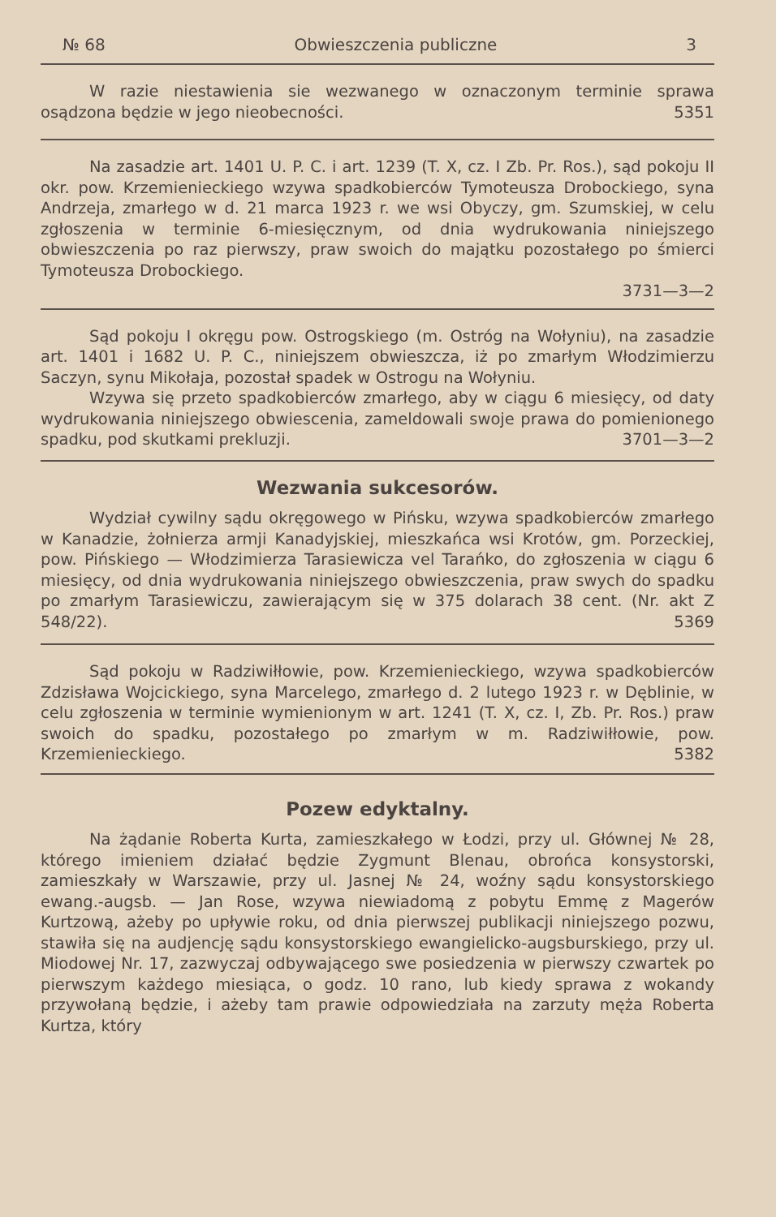№ 68 Obwieszczenia publiczne 3
W razie niestawienia sie wezwanego w oznaczonym terminie sprawa osądzona będzie w jego nieobecności. 5351
Na zasadzie art. 1401 U. P. C. i art. 1239 (T. X, cz. I Zb. Pr. Ros.), sąd pokoju II okr. pow. Krzemienieckiego wzywa spadkobierców Tymoteusza Drobockiego, syna Andrzeja, zmarłego w d. 21 marca 1923 r. we wsi Obyczy, gm. Szumskiej, w celu zgłoszenia w terminie 6-miesięcznym, od dnia wydrukowania niniejszego obwieszczenia po raz pierwszy, praw swoich do majątku pozostałego po śmierci Tymoteusza Drobockiego.
3731—3—2
Sąd pokoju I okręgu pow. Ostrogskiego (m. Ostróg na Wołyniu), na zasadzie art. 1401 i 1682 U. P. C., niniejszem obwieszcza, iż po zmarłym Włodzimierzu Saczyn, synu Mikołaja, pozostał spadek w Ostrogu na Wołyniu.
Wzywa się przeto spadkobierców zmarłego, aby w ciągu 6 miesięcy, od daty wydrukowania niniejszego obwiescenia, zameldowali swoje prawa do pomienionego spadku, pod skutkami prekluzji. 3701—3—2
Wezwania sukcesorów.
Wydział cywilny sądu okręgowego w Pińsku, wzywa spadkobierców zmarłego w Kanadzie, żołnierza armji Kanadyjskiej, mieszkańca wsi Krotów, gm. Porzeckiej, pow. Pińskiego — Włodzimierza Tarasiewicza vel Tarańko, do zgłoszenia w ciągu 6 miesięcy, od dnia wydrukowania niniejszego obwieszczenia, praw swych do spadku po zmarłym Tarasiewiczu, zawierającym się w 375 dolarach 38 cent. (Nr. akt Z 548/22). 5369
Sąd pokoju w Radziwiłłowie, pow. Krzemienieckiego, wzywa spadkobierców Zdzisława Wojcickiego, syna Marcelego, zmarłego d. 2 lutego 1923 r. w Dęblinie, w celu zgłoszenia w terminie wymienionym w art. 1241 (T. X, cz. I, Zb. Pr. Ros.) praw swoich do spadku, pozostałego po zmarłym w m. Radziwiłłowie, pow. Krzemienieckiego. 5382
Pozew edyktalny.
Na żądanie Roberta Kurta, zamieszkałego w Łodzi, przy ul. Głównej № 28, którego imieniem działać będzie Zygmunt Blenau, obrońca konsystorski, zamieszkały w Warszawie, przy ul. Jasnej № 24, woźny sądu konsystorskiego ewang.-augsb. — Jan Rose, wzywa niewiadomą z pobytu Emmę z Magerów Kurtzową, ażeby po upływie roku, od dnia pierwszej publikacji niniejszego pozwu, stawiła się na audjencję sądu konsystorskiego ewangielicko-augsburskiego, przy ul. Miodowej Nr. 17, zazwyczaj odbywającego swe posiedzenia w pierwszy czwartek po pierwszym każdego miesiąca, o godz. 10 rano, lub kiedy sprawa z wokandy przywołaną będzie, i ażeby tam prawie odpowiedziała na zarzuty męża Roberta Kurtza, który